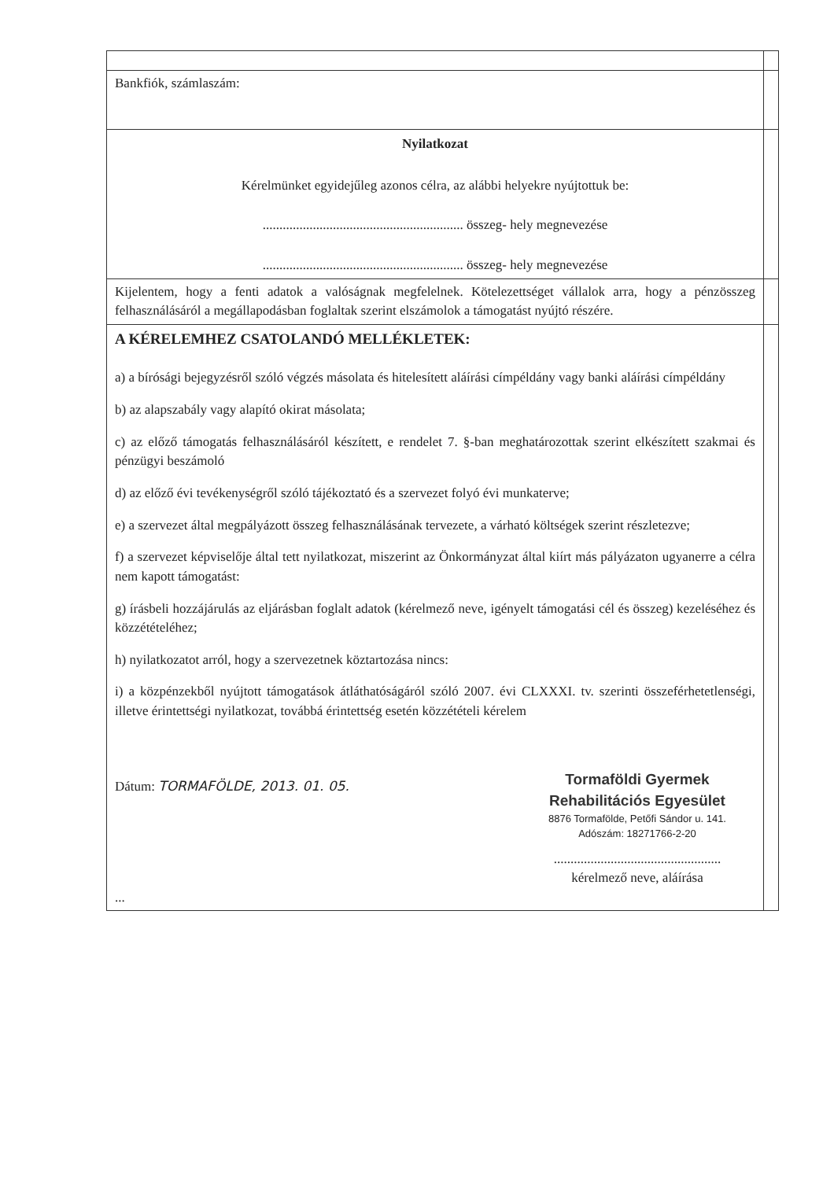| Bankfiók, számlaszám: | |
| Nyilatkozat Kérelmünket egyidejűleg azonos célra, az alábbi helyekre nyújtottuk be: ............................................................ összeg- hely megnevezése ............................................................ összeg- hely megnevezése | |
| Kijelentem, hogy a fenti adatok a valóságnak megfelelnek. Kötelezettséget vállalok arra, hogy a pénzösszeg felhasználásáról a megállapodásban foglaltak szerint elszámolok a támogatást nyújtó részére. | |
| A KÉRELEMHEZ CSATOLANDÓ MELLÉKLETEK: a) a bírósági bejegyzésről szóló végzés másolata és hitelesített aláírási címpéldány vagy banki aláírási címpéldány b) az alapszabály vagy alapító okirat másolata; c) az előző támogatás felhasználásáról készített, e rendelet 7. §-ban meghatározottak szerint elkészített szakmai és pénzügyi beszámoló d) az előző évi tevékenységről szóló tájékoztató és a szervezet folyó évi munkaterve; e) a szervezet által megpályázott összeg felhasználásának tervezete, a várható költségek szerint részletezve; f) a szervezet képviselője által tett nyilatkozat, miszerint az Önkormányzat által kiírt más pályázaton ugyanerre a célra nem kapott támogatást: g) írásbeli hozzájárulás az eljárásban foglalt adatok (kérelmező neve, igényelt támogatási cél és összeg) kezeléséhez és közzétételéhez; h) nyilatkozatot arról, hogy a szervezetnek köztartozása nincs: i) a közpénzekből nyújtott támogatások átláthatóságáról szóló 2007. évi CLXXXI. tv. szerinti összeférhetetlenségi, illetve érintettségi nyilatkozat, továbbá érintettség esetén közzétételi kérelem Dátum: TORMAFÖLDE, 2013. 01. 05. Tormaföldi Gyermek Rehabilitációs Egyesület 8876 Tormafölde, Petőfi Sándor u. 141. Adószám: 18271766-2-20 .................................................. kérelmező neve, aláírása ... | |